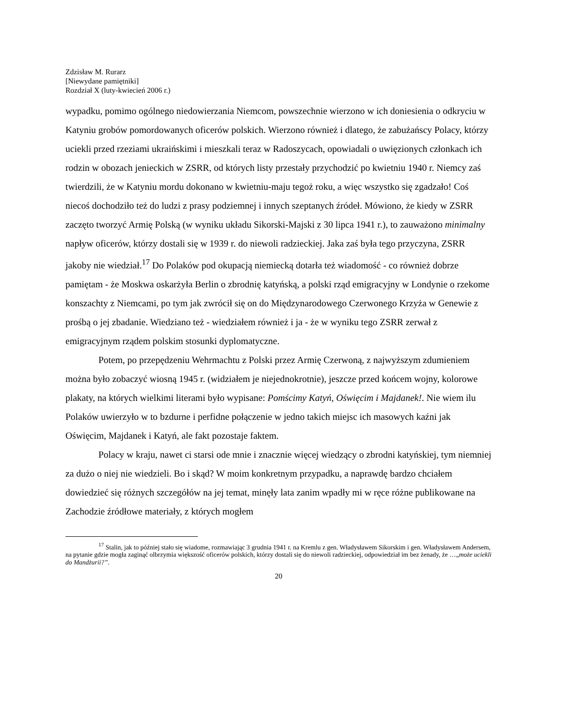Zdzisław M. Rurarz
[Niewydane pamiętniki]
Rozdział X (luty-kwiecień 2006 r.)
wypadku, pomimo ogólnego niedowierzania Niemcom, powszechnie wierzono w ich doniesienia o odkryciu w Katyniu grobów pomordowanych oficerów polskich. Wierzono również i dlatego, że zabużańscy Polacy, którzy uciekli przed rzeziami ukraińskimi i mieszkali teraz w Radoszycach, opowiadali o uwięzionych członkach ich rodzin w obozach jenieckich w ZSRR, od których listy przestały przychodzić po kwietniu 1940 r. Niemcy zaś twierdzili, że w Katyniu mordu dokonano w kwietniu-maju tegoż roku, a więc wszystko się zgadzało! Coś niecoś dochodziło też do ludzi z prasy podziemnej i innych szeptanych źródeł. Mówiono, że kiedy w ZSRR zaczęto tworzyć Armię Polską (w wyniku układu Sikorski-Majski z 30 lipca 1941 r.), to zauważono minimalny napływ oficerów, którzy dostali się w 1939 r. do niewoli radzieckiej. Jaka zaś była tego przyczyna, ZSRR jakoby nie wiedział.<sup>17</sup> Do Polaków pod okupacją niemiecką dotarła też wiadomość - co również dobrze pamiętam - że Moskwa oskarżyła Berlin o zbrodnię katyńską, a polski rząd emigracyjny w Londynie o rzekome konszachty z Niemcami, po tym jak zwrócił się on do Międzynarodowego Czerwonego Krzyża w Genewie z prośbą o jej zbadanie. Wiedziano też - wiedziałem również i ja - że w wyniku tego ZSRR zerwał z emigracyjnym rządem polskim stosunki dyplomatyczne.
Potem, po przepędzeniu Wehrmachtu z Polski przez Armię Czerwoną, z najwyższym zdumieniem można było zobaczyć wiosną 1945 r. (widziałem je niejednokrotnie), jeszcze przed końcem wojny, kolorowe plakaty, na których wielkimi literami było wypisane: Pomścimy Katyń, Oświęcim i Majdanek!. Nie wiem ilu Polaków uwierzyło w to bzdurne i perfidne połączenie w jedno takich miejsc ich masowych kaźni jak Oświęcim, Majdanek i Katyń, ale fakt pozostaje faktem.
Polacy w kraju, nawet ci starsi ode mnie i znacznie więcej wiedzący o zbrodni katyńskiej, tym niemniej za dużo o niej nie wiedzieli. Bo i skąd? W moim konkretnym przypadku, a naprawdę bardzo chciałem dowiedzieć się różnych szczegółów na jej temat, minęły lata zanim wpadły mi w ręce różne publikowane na Zachodzie źródłowe materiały, z których mogłem
<sup>17</sup> Stalin, jak to później stało się wiadome, rozmawiając 3 grudnia 1941 r. na Kremlu z gen. Władysławem Sikorskim i gen. Władysławem Andersem, na pytanie gdzie mogła zaginąć olbrzymia większość oficerów polskich, którzy dostali się do niewoli radzieckiej, odpowiedział im bez żenady, że …„może uciekli do Mandżurii?”.
20